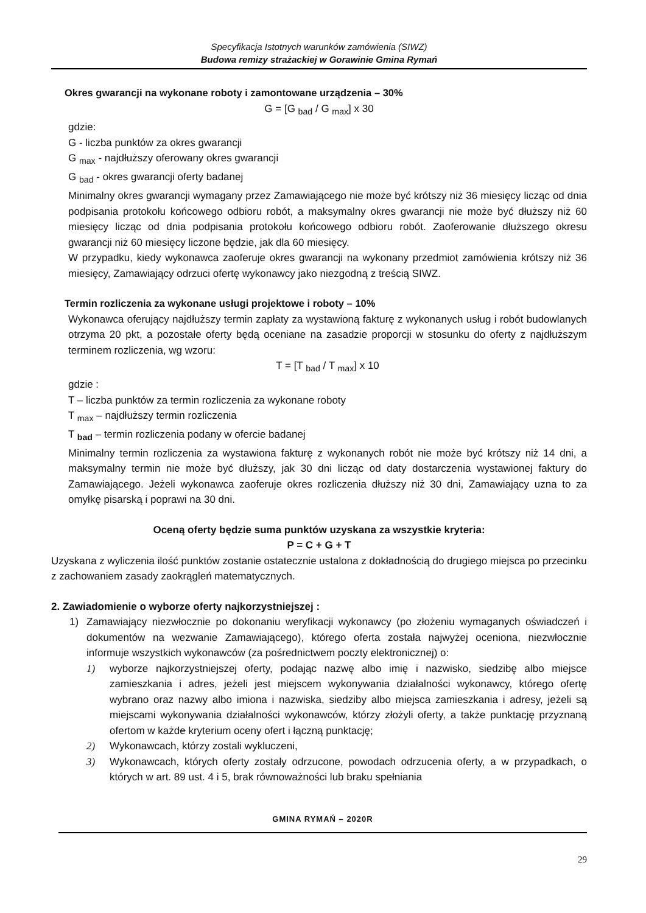Specyfikacja Istotnych warunków zamówienia (SIWZ)
Budowa remizy strażackiej w Gorawinie Gmina Rymań
Okres gwarancji na wykonane roboty i zamontowane urządzenia – 30%
G = [G <sub>bad</sub> / G <sub>max</sub>] x 30
gdzie:
G - liczba punktów za okres gwarancji
G <sub>max</sub> - najdłuższy oferowany okres gwarancji
G <sub>bad</sub> - okres gwarancji oferty badanej
Minimalny okres gwarancji wymagany przez Zamawiającego nie może być krótszy niż 36 miesięcy licząc od dnia podpisania protokołu końcowego odbioru robót, a maksymalny okres gwarancji nie może być dłuższy niż 60 miesięcy licząc od dnia podpisania protokołu końcowego odbioru robót. Zaoferowanie dłuższego okresu gwarancji niż 60 miesięcy liczone będzie, jak dla 60 miesięcy.
W przypadku, kiedy wykonawca zaoferuje okres gwarancji na wykonany przedmiot zamówienia krótszy niż 36 miesięcy, Zamawiający odrzuci ofertę wykonawcy jako niezgodną z treścią SIWZ.
Termin rozliczenia za wykonane usługi projektowe i roboty – 10%
Wykonawca oferujący najdłuższy termin zapłaty za wystawioną fakturę z wykonanych usług i robót budowlanych otrzyma 20 pkt, a pozostałe oferty będą oceniane na zasadzie proporcji w stosunku do oferty z najdłuższym terminem rozliczenia, wg wzoru:
T = [T <sub>bad</sub> / T <sub>max</sub>] x 10
gdzie :
T – liczba punktów za termin rozliczenia za wykonane roboty
T <sub>max</sub> – najdłuższy termin rozliczenia
T <sub>bad</sub> – termin rozliczenia podany w ofercie badanej
Minimalny termin rozliczenia za wystawiona fakturę z wykonanych robót nie może być krótszy niż 14 dni, a maksymalny termin nie może być dłuższy, jak 30 dni licząc od daty dostarczenia wystawionej faktury do Zamawiającego. Jeżeli wykonawca zaoferuje okres rozliczenia dłuższy niż 30 dni, Zamawiający uzna to za omyłkę pisarską i poprawi na 30 dni.
Oceną oferty będzie suma punktów uzyskana za wszystkie kryteria:
P = C + G + T
Uzyskana z wyliczenia ilość punktów zostanie ostatecznie ustalona z dokładnością do drugiego miejsca po przecinku z zachowaniem zasady zaokrągleń matematycznych.
2. Zawiadomienie o wyborze oferty najkorzystniejszej :
1) Zamawiający niezwłocznie po dokonaniu weryfikacji wykonawcy (po złożeniu wymaganych oświadczeń i dokumentów na wezwanie Zamawiającego), którego oferta została najwyżej oceniona, niezwłocznie informuje wszystkich wykonawców (za pośrednictwem poczty elektronicznej) o:
1) wyborze najkorzystniejszej oferty, podając nazwę albo imię i nazwisko, siedzibę albo miejsce zamieszkania i adres, jeżeli jest miejscem wykonywania działalności wykonawcy, którego ofertę wybrano oraz nazwy albo imiona i nazwiska, siedziby albo miejsca zamieszkania i adresy, jeżeli są miejscami wykonywania działalności wykonawców, którzy złożyli oferty, a także punktację przyznaną ofertom w każde kryterium oceny ofert i łączną punktację;
2) Wykonawcach, którzy zostali wykluczeni,
3) Wykonawcach, których oferty zostały odrzucone, powodach odrzucenia oferty, a w przypadkach, o których w art. 89 ust. 4 i 5, brak równoważności lub braku spełniania
GMINA RYMAŃ – 2020R
29